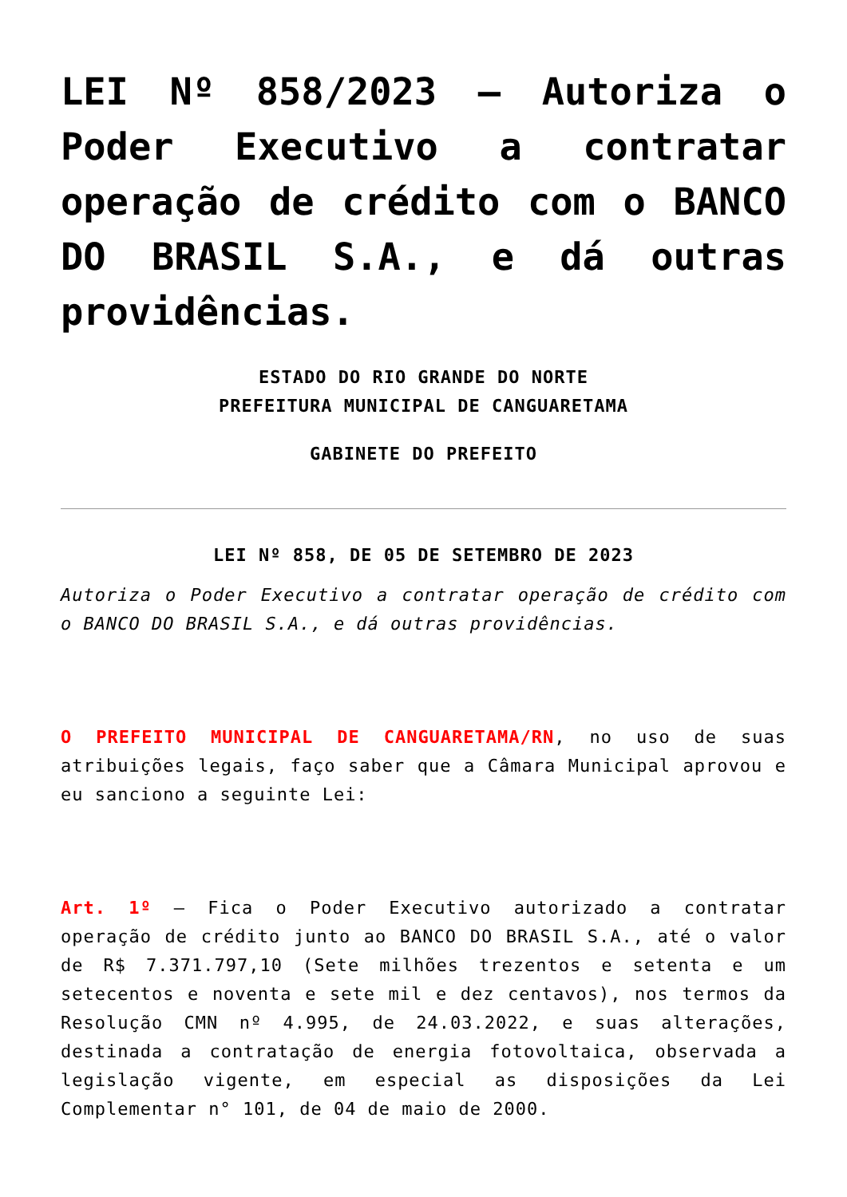LEI Nº 858/2023 – Autoriza o Poder Executivo a contratar operação de crédito com o BANCO DO BRASIL S.A., e dá outras providências.
ESTADO DO RIO GRANDE DO NORTE
PREFEITURA MUNICIPAL DE CANGUARETAMA
GABINETE DO PREFEITO
LEI Nº 858, DE 05 DE SETEMBRO DE 2023
Autoriza o Poder Executivo a contratar operação de crédito com o BANCO DO BRASIL S.A., e dá outras providências.
O PREFEITO MUNICIPAL DE CANGUARETAMA/RN, no uso de suas atribuições legais, faço saber que a Câmara Municipal aprovou e eu sanciono a seguinte Lei:
Art. 1º – Fica o Poder Executivo autorizado a contratar operação de crédito junto ao BANCO DO BRASIL S.A., até o valor de R$ 7.371.797,10 (Sete milhões trezentos e setenta e um setecentos e noventa e sete mil e dez centavos), nos termos da Resolução CMN nº 4.995, de 24.03.2022, e suas alterações, destinada a contratação de energia fotovoltaica, observada a legislação vigente, em especial as disposições da Lei Complementar n° 101, de 04 de maio de 2000.